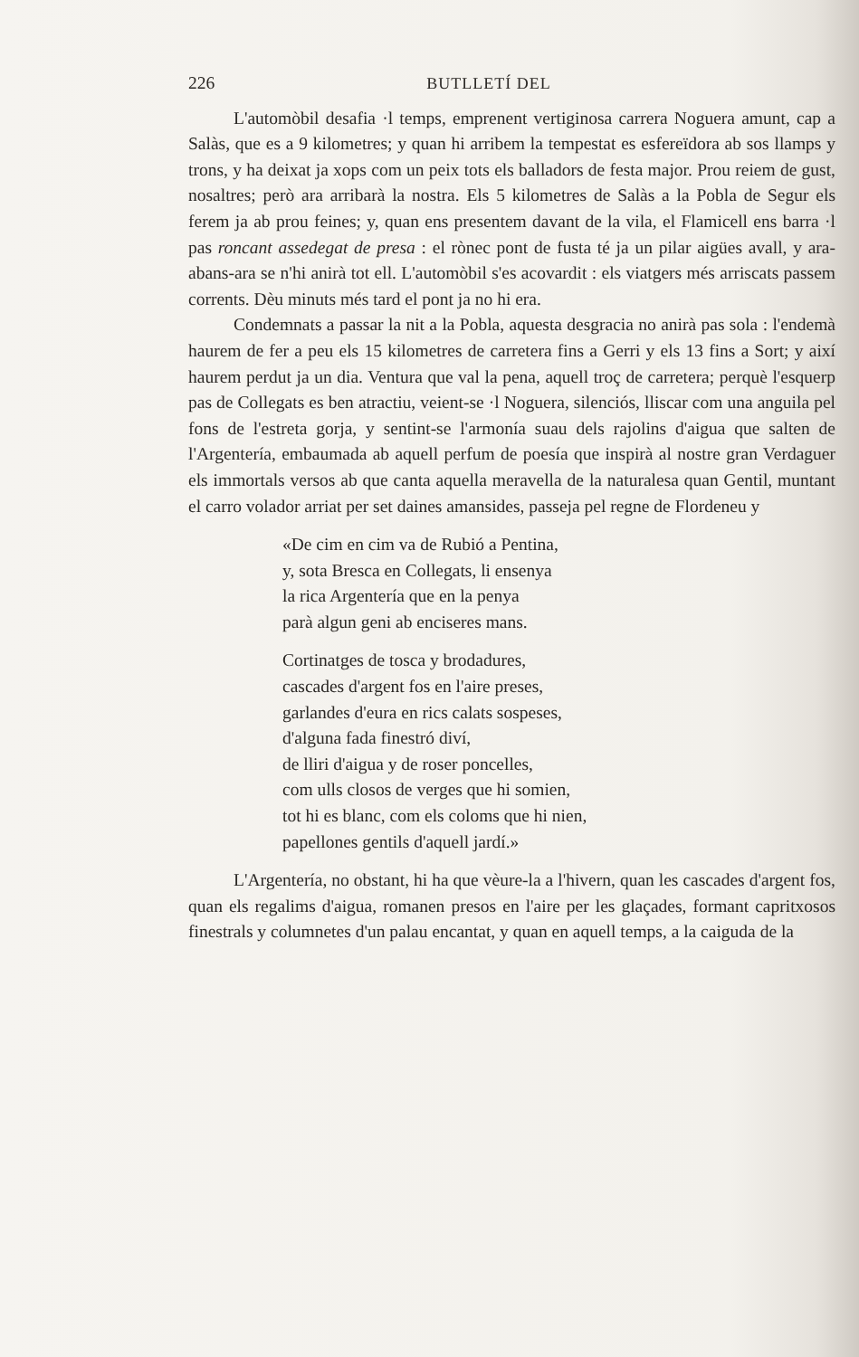226 BUTLLETÍ DEL
L'automòbil desafia ·l temps, emprenent vertiginosa carrera Noguera amunt, cap a Salàs, que es a 9 kilometres; y quan hi arribem la tempestat es esfereïdora ab sos llamps y trons, y ha deixat ja xops com un peix tots els balladors de festa major. Prou reiem de gust, nosaltres; però ara arribarà la nostra. Els 5 kilometres de Salàs a la Pobla de Segur els ferem ja ab prou feines; y, quan ens presentem davant de la vila, el Flamicell ens barra ·l pas roncant assedegat de presa : el rònec pont de fusta té ja un pilar aigües avall, y ara-abans-ara se n'hi anirà tot ell. L'automòbil s'es acovardit : els viatgers més arriscats passem corrents. Dèu minuts més tard el pont ja no hi era.
Condemnats a passar la nit a la Pobla, aquesta desgracia no anirà pas sola : l'endemà haurem de fer a peu els 15 kilometres de carretera fins a Gerri y els 13 fins a Sort; y així haurem perdut ja un dia. Ventura que val la pena, aquell troç de carretera; perquè l'esquerp pas de Collegats es ben atractiu, veient-se ·l Noguera, silenciós, lliscar com una anguila pel fons de l'estreta gorja, y sentint-se l'armonía suau dels rajolins d'aigua que salten de l'Argentería, embaumada ab aquell perfum de poesía que inspirà al nostre gran Verdaguer els immortals versos ab que canta aquella meravella de la naturalesa quan Gentil, muntant el carro volador arriat per set daines amansides, passeja pel regne de Flordeneu y
«De cim en cim va de Rubió a Pentina,
y, sota Bresca en Collegats, li ensenya
la rica Argentería que en la penya
parà algun geni ab enciseres mans.
Cortinatges de tosca y brodadures,
cascades d'argent fos en l'aire preses,
garlandes d'eura en rics calats sospeses,
d'alguna fada finestró diví,
de lliri d'aigua y de roser poncelles,
com ulls closos de verges que hi somien,
tot hi es blanc, com els coloms que hi nien,
papellones gentils d'aquell jardí.»
L'Argentería, no obstant, hi ha que vèure-la a l'hivern, quan les cascades d'argent fos, quan els regalims d'aigua, romanen presos en l'aire per les glaçades, formant capritxosos finestrals y columnetes d'un palau encantat, y quan en aquell temps, a la caiguda de la